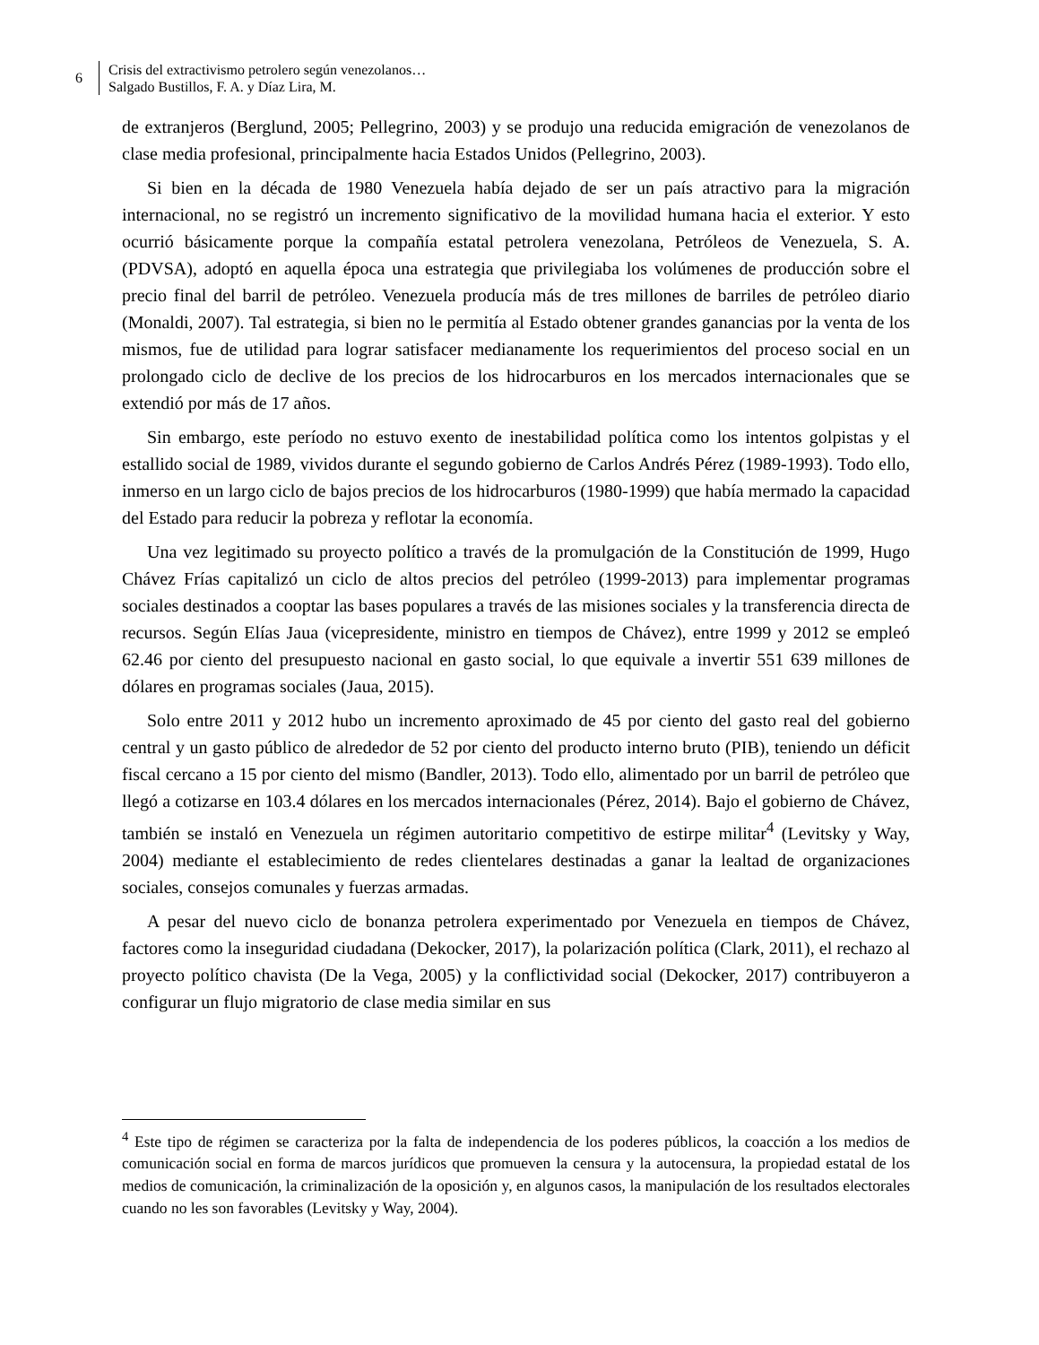6
Crisis del extractivismo petrolero según venezolanos…
Salgado Bustillos, F. A. y Díaz Lira, M.
de extranjeros (Berglund, 2005; Pellegrino, 2003) y se produjo una reducida emigración de venezolanos de clase media profesional, principalmente hacia Estados Unidos (Pellegrino, 2003).
Si bien en la década de 1980 Venezuela había dejado de ser un país atractivo para la migración internacional, no se registró un incremento significativo de la movilidad humana hacia el exterior. Y esto ocurrió básicamente porque la compañía estatal petrolera venezolana, Petróleos de Venezuela, S. A. (PDVSA), adoptó en aquella época una estrategia que privilegiaba los volúmenes de producción sobre el precio final del barril de petróleo. Venezuela producía más de tres millones de barriles de petróleo diario (Monaldi, 2007). Tal estrategia, si bien no le permitía al Estado obtener grandes ganancias por la venta de los mismos, fue de utilidad para lograr satisfacer medianamente los requerimientos del proceso social en un prolongado ciclo de declive de los precios de los hidrocarburos en los mercados internacionales que se extendió por más de 17 años.
Sin embargo, este período no estuvo exento de inestabilidad política como los intentos golpistas y el estallido social de 1989, vividos durante el segundo gobierno de Carlos Andrés Pérez (1989-1993). Todo ello, inmerso en un largo ciclo de bajos precios de los hidrocarburos (1980-1999) que había mermado la capacidad del Estado para reducir la pobreza y reflotar la economía.
Una vez legitimado su proyecto político a través de la promulgación de la Constitución de 1999, Hugo Chávez Frías capitalizó un ciclo de altos precios del petróleo (1999-2013) para implementar programas sociales destinados a cooptar las bases populares a través de las misiones sociales y la transferencia directa de recursos. Según Elías Jaua (vicepresidente, ministro en tiempos de Chávez), entre 1999 y 2012 se empleó 62.46 por ciento del presupuesto nacional en gasto social, lo que equivale a invertir 551 639 millones de dólares en programas sociales (Jaua, 2015).
Solo entre 2011 y 2012 hubo un incremento aproximado de 45 por ciento del gasto real del gobierno central y un gasto público de alrededor de 52 por ciento del producto interno bruto (PIB), teniendo un déficit fiscal cercano a 15 por ciento del mismo (Bandler, 2013). Todo ello, alimentado por un barril de petróleo que llegó a cotizarse en 103.4 dólares en los mercados internacionales (Pérez, 2014). Bajo el gobierno de Chávez, también se instaló en Venezuela un régimen autoritario competitivo de estirpe militar<sup>4</sup> (Levitsky y Way, 2004) mediante el establecimiento de redes clientelares destinadas a ganar la lealtad de organizaciones sociales, consejos comunales y fuerzas armadas.
A pesar del nuevo ciclo de bonanza petrolera experimentado por Venezuela en tiempos de Chávez, factores como la inseguridad ciudadana (Dekocker, 2017), la polarización política (Clark, 2011), el rechazo al proyecto político chavista (De la Vega, 2005) y la conflictividad social (Dekocker, 2017) contribuyeron a configurar un flujo migratorio de clase media similar en sus
<sup>4</sup> Este tipo de régimen se caracteriza por la falta de independencia de los poderes públicos, la coacción a los medios de comunicación social en forma de marcos jurídicos que promueven la censura y la autocensura, la propiedad estatal de los medios de comunicación, la criminalización de la oposición y, en algunos casos, la manipulación de los resultados electorales cuando no les son favorables (Levitsky y Way, 2004).